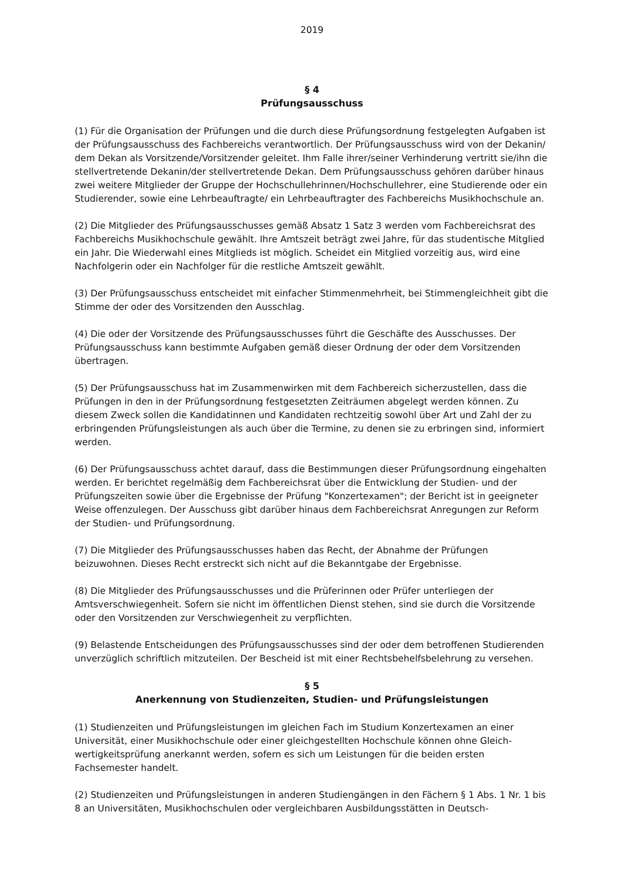2019
§ 4
Prüfungsausschuss
(1) Für die Organisation der Prüfungen und die durch diese Prüfungsordnung festgelegten Aufgaben ist der Prüfungsausschuss des Fachbereichs verantwortlich. Der Prüfungsausschuss wird von der Dekanin/ dem Dekan als Vorsitzende/Vorsitzender geleitet. Ihm Falle ihrer/seiner Verhinderung vertritt sie/ihn die stellvertretende Dekanin/der stellvertretende Dekan. Dem Prüfungsausschuss gehören darüber hinaus zwei weitere Mitglieder der Gruppe der Hochschul­lehrinnen/Hochschullehrer, eine Studierende oder ein Studierender, sowie eine Lehrbeauftragte/ ein Lehrbeauftragter des Fachbereichs Musikhochschule an.
(2) Die Mitglieder des Prüfungsausschusses gemäß Absatz 1 Satz 3 werden vom Fachbereichsrat des Fachbereichs Musikhochschule gewählt. Ihre Amtszeit beträgt zwei Jahre, für das studen­tische Mitglied ein Jahr. Die Wiederwahl eines Mitglieds ist möglich. Scheidet ein Mitglied vor­zeitig aus, wird eine Nachfolgerin oder ein Nachfolger für die restliche Amtszeit gewählt.
(3) Der Prüfungsausschuss entscheidet mit einfacher Stimmenmehrheit, bei Stimmengleichheit gibt die Stimme der oder des Vorsitzenden den Ausschlag.
(4) Die oder der Vorsitzende des Prüfungsausschusses führt die Geschäfte des Ausschusses. Der Prüfungsausschuss kann bestimmte Aufgaben gemäß dieser Ordnung der oder dem Vorsitzen­den übertragen.
(5) Der Prüfungsausschuss hat im Zusammenwirken mit dem Fachbereich sicherzustellen, dass die Prüfungen in den in der Prüfungsordnung festgesetzten Zeiträumen abgelegt werden können. Zu diesem Zweck sollen die Kandidatinnen und Kandidaten rechtzeitig sowohl über Art und Zahl der zu erbringenden Prüfungsleistungen als auch über die Termine, zu denen sie zu erbringen sind, informiert werden.
(6) Der Prüfungsausschuss achtet darauf, dass die Bestimmungen dieser Prüfungsordnung eingehalten werden. Er berichtet regelmäßig dem Fachbereichsrat über die Entwicklung der Studien- und der Prüfungszeiten sowie über die Ergebnisse der Prüfung "Konzertexamen"; der Bericht ist in geeigneter Weise offenzulegen. Der Ausschuss gibt darüber hinaus dem Fachbe­reichsrat Anregungen zur Reform der Studien- und Prüfungsordnung.
(7) Die Mitglieder des Prüfungsausschusses haben das Recht, der Abnahme der Prüfungen beizuwohnen. Dieses Recht erstreckt sich nicht auf die Bekanntgabe der Ergebnisse.
(8) Die Mitglieder des Prüfungsausschusses und die Prüferinnen oder Prüfer unterliegen der Amtsverschwiegenheit. Sofern sie nicht im öffentlichen Dienst stehen, sind sie durch die Vorsitzende oder den Vorsitzenden zur Verschwiegenheit zu verpflichten.
(9) Belastende Entscheidungen des Prüfungsausschusses sind der oder dem betroffenen Studierenden unverzüglich schriftlich mitzuteilen. Der Bescheid ist mit einer Rechtsbehelfsbelehrung zu versehen.
§ 5
Anerkennung von Studienzeiten, Studien- und Prüfungsleistungen
(1) Studienzeiten und Prüfungsleistungen im gleichen Fach im Studium Konzertexamen an einer Universität, einer Musikhochschule oder einer gleichgestellten Hochschule können ohne Gleich­wertigkeitsprüfung anerkannt werden, sofern es sich um Leistungen für die beiden ersten Fachsemester handelt.
(2) Studienzeiten und Prüfungsleistungen in anderen Studiengängen in den Fächern § 1 Abs. 1 Nr. 1 bis 8 an Universitäten, Musikhochschulen oder vergleichbaren Ausbildungsstätten in Deutsch-